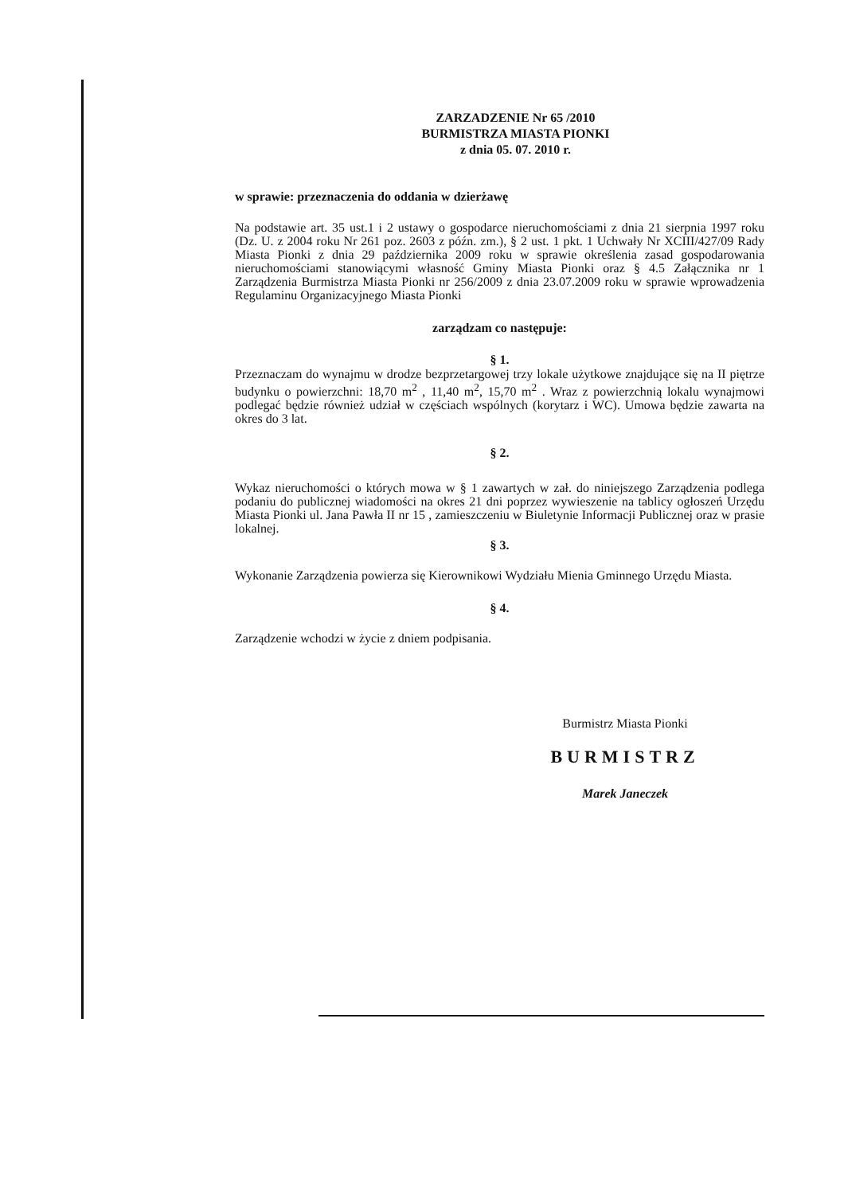ZARZADZENIE Nr 65 /2010
BURMISTRZA MIASTA PIONKI
z dnia 05. 07. 2010 r.
w sprawie: przeznaczenia do oddania w dzierżawę
Na podstawie art. 35 ust.1 i 2 ustawy o gospodarce nieruchomościami z dnia 21 sierpnia 1997 roku (Dz. U. z 2004 roku Nr 261 poz. 2603 z późn. zm.), § 2 ust. 1 pkt. 1 Uchwały Nr XCIII/427/09 Rady Miasta Pionki z dnia 29 października 2009 roku w sprawie określenia zasad gospodarowania nieruchomościami stanowiącymi własność Gminy Miasta Pionki oraz § 4.5 Załącznika nr 1 Zarządzenia Burmistrza Miasta Pionki nr 256/2009 z dnia 23.07.2009 roku w sprawie wprowadzenia Regulaminu Organizacyjnego Miasta Pionki
zarządzam co następuje:
§ 1.
Przeznaczam do wynajmu w drodze bezprzetargowej trzy lokale użytkowe znajdujące się na II piętrze budynku o powierzchni: 18,70 m<sup>2</sup> , 11,40 m<sup>2</sup>, 15,70 m<sup>2</sup> . Wraz z powierzchnią lokalu wynajmowi podlegać będzie również udział w częściach wspólnych (korytarz i WC). Umowa będzie zawarta na okres do 3 lat.
§ 2.
Wykaz nieruchomości o których mowa w § 1 zawartych w zał. do niniejszego Zarządzenia podlega podaniu do publicznej wiadomości na okres 21 dni poprzez wywieszenie na tablicy ogłoszeń Urzędu Miasta Pionki ul. Jana Pawła II nr 15 , zamieszczeniu w Biuletynie Informacji Publicznej oraz w prasie lokalnej.
§ 3.
Wykonanie Zarządzenia powierza się Kierownikowi Wydziału Mienia Gminnego Urzędu Miasta.
§ 4.
Zarządzenie wchodzi w życie z dniem podpisania.
Burmistrz Miasta Pionki
BURMISTRZ
Marek Janeczek